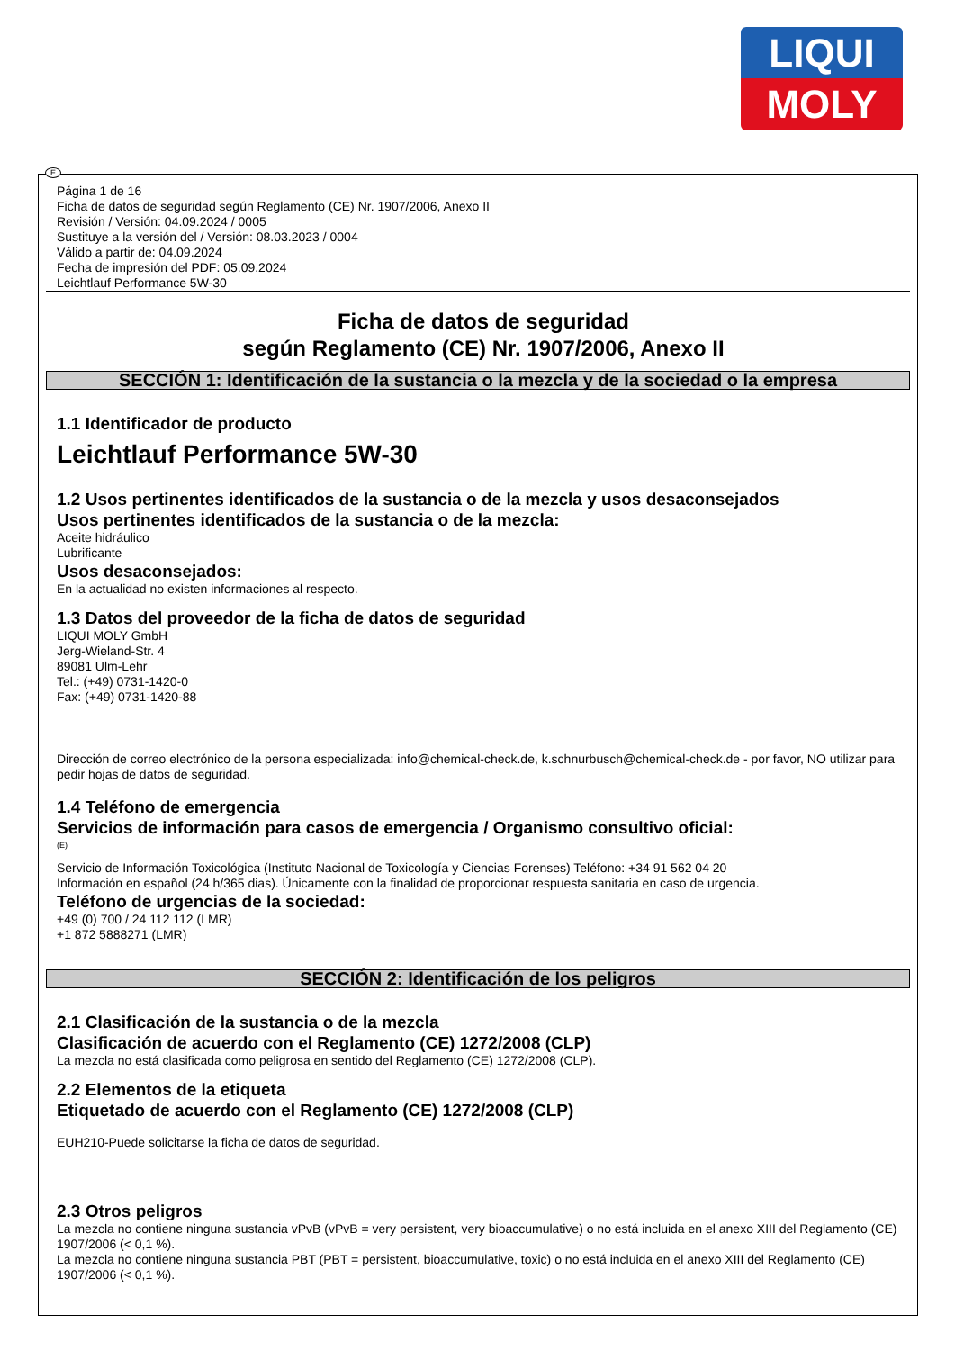LIQUI
MOLY
Página 1 de 16
Ficha de datos de seguridad según Reglamento (CE) Nr. 1907/2006, Anexo II
Revisión / Versión: 04.09.2024 / 0005
Sustituye a la versión del / Versión: 08.03.2023 / 0004
Válido a partir de: 04.09.2024
Fecha de impresión del PDF: 05.09.2024
Leichtlauf Performance 5W-30
Ficha de datos de seguridad
según Reglamento (CE) Nr. 1907/2006, Anexo II
SECCIÓN 1: Identificación de la sustancia o la mezcla y de la sociedad o la empresa
1.1 Identificador de producto
Leichtlauf Performance 5W-30
1.2 Usos pertinentes identificados de la sustancia o de la mezcla y usos desaconsejados
Usos pertinentes identificados de la sustancia o de la mezcla:
Aceite hidráulico
Lubrificante
Usos desaconsejados:
En la actualidad no existen informaciones al respecto.
1.3 Datos del proveedor de la ficha de datos de seguridad
LIQUI MOLY GmbH
Jerg-Wieland-Str. 4
89081 Ulm-Lehr
Tel.: (+49) 0731-1420-0
Fax: (+49) 0731-1420-88
Dirección de correo electrónico de la persona especializada: info@chemical-check.de, k.schnurbusch@chemical-check.de - por favor, NO utilizar para pedir hojas de datos de seguridad.
1.4 Teléfono de emergencia
Servicios de información para casos de emergencia / Organismo consultivo oficial:
(E)
Servicio de Información Toxicológica (Instituto Nacional de Toxicología y Ciencias Forenses) Teléfono: +34 91 562 04 20
Información en español (24 h/365 dias). Únicamente con la finalidad de proporcionar respuesta sanitaria en caso de urgencia.
Teléfono de urgencias de la sociedad:
+49 (0) 700 / 24 112 112 (LMR)
+1 872 5888271 (LMR)
SECCIÓN 2: Identificación de los peligros
2.1 Clasificación de la sustancia o de la mezcla
Clasificación de acuerdo con el Reglamento (CE) 1272/2008 (CLP)
La mezcla no está clasificada como peligrosa en sentido del Reglamento (CE) 1272/2008 (CLP).
2.2 Elementos de la etiqueta
Etiquetado de acuerdo con el Reglamento (CE) 1272/2008 (CLP)
EUH210-Puede solicitarse la ficha de datos de seguridad.
2.3 Otros peligros
La mezcla no contiene ninguna sustancia vPvB (vPvB = very persistent, very bioaccumulative) o no está incluida en el anexo XIII del Reglamento (CE) 1907/2006 (< 0,1 %).
La mezcla no contiene ninguna sustancia PBT (PBT = persistent, bioaccumulative, toxic) o no está incluida en el anexo XIII del Reglamento (CE) 1907/2006 (< 0,1 %).
E